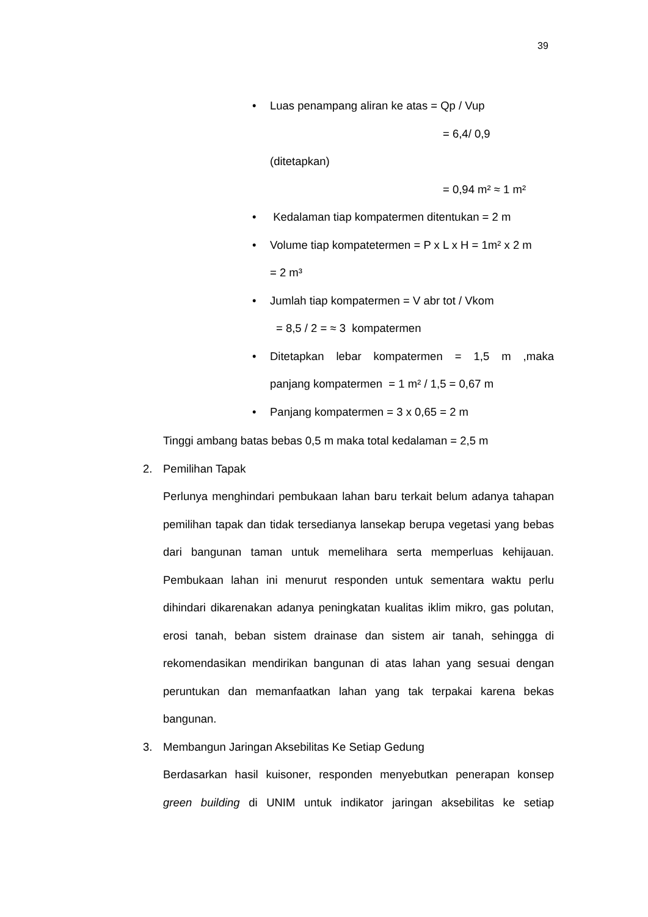39
• Luas penampang aliran ke atas = Qp / Vup
= 6,4/ 0,9
(ditetapkan)
= 0,94 m² ≈ 1 m²
• Kedalaman tiap kompatermen ditentukan = 2 m
• Volume tiap kompatetermen = P x L x H = 1m² x 2 m
= 2 m³
• Jumlah tiap kompatermen = V abr tot / Vkom
= 8,5 / 2 = ≈ 3 kompatermen
• Ditetapkan lebar kompatermen = 1,5 m ,maka
panjang kompatermen = 1 m² / 1,5 = 0,67 m
• Panjang kompatermen = 3 x 0,65 = 2 m
Tinggi ambang batas bebas 0,5 m maka total kedalaman = 2,5 m
2. Pemilihan Tapak
Perlunya menghindari pembukaan lahan baru terkait belum adanya tahapan pemilihan tapak dan tidak tersedianya lansekap berupa vegetasi yang bebas dari bangunan taman untuk memelihara serta memperluas kehijauan. Pembukaan lahan ini menurut responden untuk sementara waktu perlu dihindari dikarenakan adanya peningkatan kualitas iklim mikro, gas polutan, erosi tanah, beban sistem drainase dan sistem air tanah, sehingga di rekomendasikan mendirikan bangunan di atas lahan yang sesuai dengan peruntukan dan memanfaatkan lahan yang tak terpakai karena bekas bangunan.
3. Membangun Jaringan Aksebilitas Ke Setiap Gedung
Berdasarkan hasil kuisoner, responden menyebutkan penerapan konsep green building di UNIM untuk indikator jaringan aksebilitas ke setiap